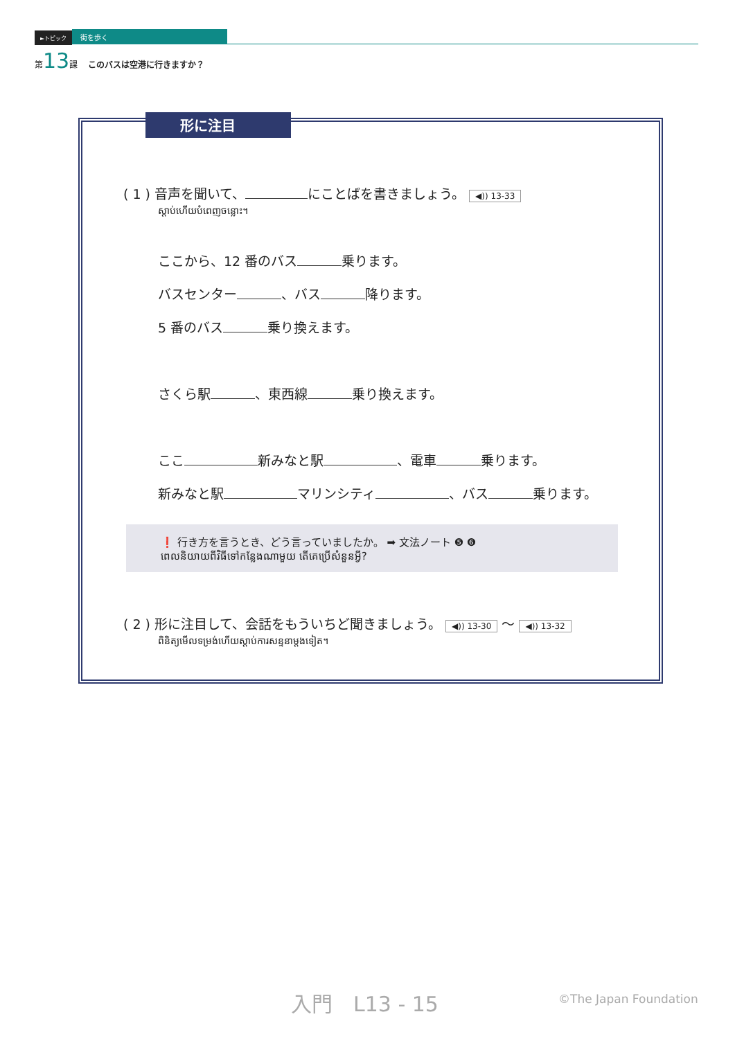►トピック 街を歩く
第13課 このバスは空港に行きますか？
形に注目
( 1 ) 音声を聞いて、 にことばを書きましょう。 ◀)) 13-33
ស្តាប់ហើយបំពេញចន្លោះ។
ここから、12 番のバス 乗ります。
バスセンター 、バス 降ります。
5 番のバス 乗り換えます。
さくら駅 、東西線 乗り換えます。
ここ 新みなと駅 、電車 乗ります。
新みなと駅 マリンシティ 、バス 乗ります。
❗ 行き方を言うとき、どう言っていましたか。 ➡ 文法ノート ❺ ❻
ពេលនិយាយពីវិធីទៅកន្លែងណាមួយ តើគេប្រើសំនួនអ្វី?
( 2 ) 形に注目して、会話をもういちど聞きましょう。 ◀)) 13-30 ～ ◀)) 13-32
ពិនិត្យមើលទម្រង់ហើយស្តាប់ការសន្ទនាម្តងទៀត។
入門　L13 - 15 ©The Japan Foundation